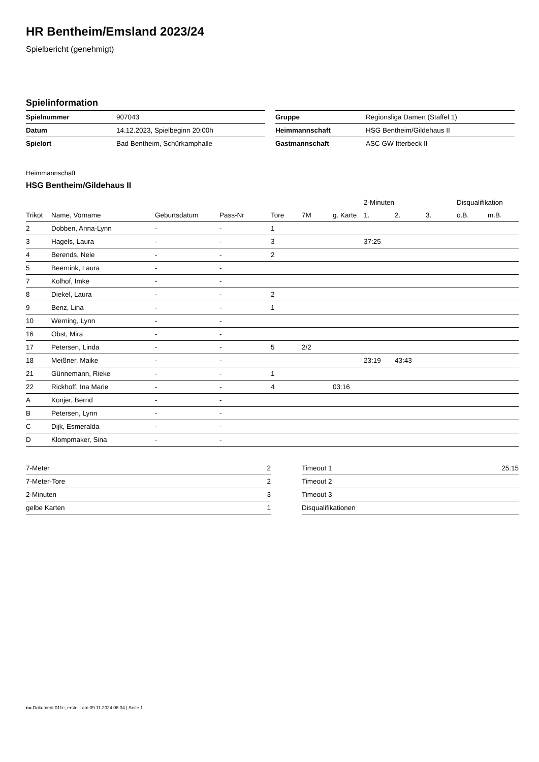HR Bentheim/Emsland 2023/24
Spielbericht (genehmigt)
Spielinformation
| Spielnummer | 907043 |
| Datum | 14.12.2023, Spielbeginn 20:00h |
| Spielort | Bad Bentheim, Schürkamphalle |
| Gruppe | Regionsliga Damen (Staffel 1) |
| Heimmannschaft | HSG Bentheim/Gildehaus II |
| Gastmannschaft | ASC GW Itterbeck II |
Heimmannschaft
HSG Bentheim/Gildehaus II
| | | | | | | | 2-Minuten | | | Disqualifikation | |
| --- | --- | --- | --- | --- | --- | --- | --- | --- | --- | --- | --- |
| Trikot | Name, Vorname | Geburtsdatum | Pass-Nr | Tore | 7M | g. Karte | 1. | 2. | 3. | o.B. | m.B. |
| 2 | Dobben, Anna-Lynn | - | - | 1 | | | | | | | |
| 3 | Hagels, Laura | - | - | 3 | | | 37:25 | | | | |
| 4 | Berends, Nele | - | - | 2 | | | | | | | |
| 5 | Beernink, Laura | - | - | | | | | | | | |
| 7 | Kolhof, Imke | - | - | | | | | | | | |
| 8 | Diekel, Laura | - | - | 2 | | | | | | | |
| 9 | Benz, Lina | - | - | 1 | | | | | | | |
| 10 | Werning, Lynn | - | - | | | | | | | | |
| 16 | Obst, Mira | - | - | | | | | | | | |
| 17 | Petersen, Linda | - | - | 5 | 2/2 | | | | | | |
| 18 | Meißner, Maike | - | - | | | | 23:19 | 43:43 | | | |
| 21 | Günnemann, Rieke | - | - | 1 | | | | | | | |
| 22 | Rickhoff, Ina Marie | - | - | 4 | | 03:16 | | | | | |
| A | Konjer, Bernd | - | - | | | | | | | | |
| B | Petersen, Lynn | - | - | | | | | | | | |
| C | Dijk, Esmeralda | - | - | | | | | | | | |
| D | Klompmaker, Sina | - | - | | | | | | | | |
| 7-Meter | 2 |
| 7-Meter-Tore | 2 |
| 2-Minuten | 3 |
| gelbe Karten | 1 |
| Timeout 1 | 25:15 |
| Timeout 2 | |
| Timeout 3 | |
| Disqualifikationen | |
nu.Dokument 011e, erstellt am 09.11.2024 06:34 | Seite 1